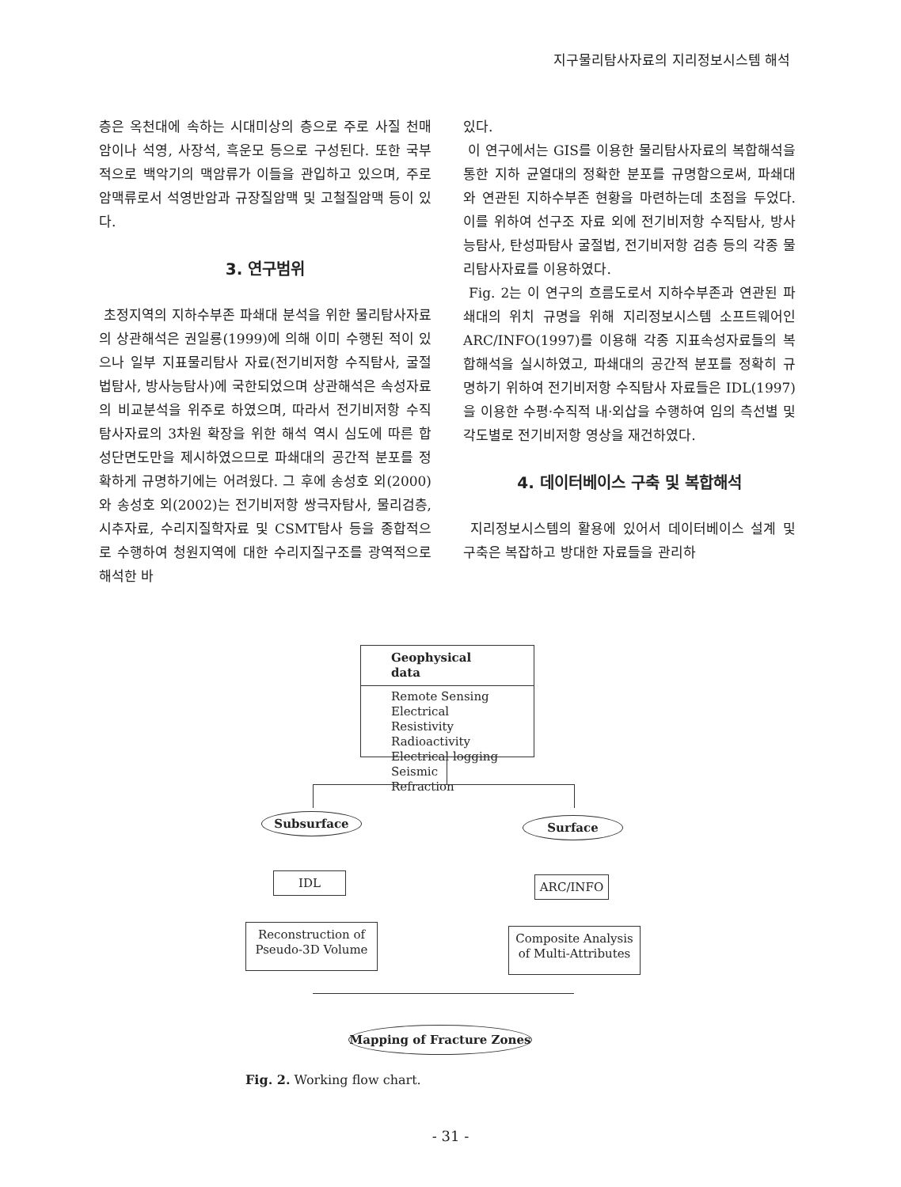지구물리탐사자료의 지리정보시스템 해석
층은 옥천대에 속하는 시대미상의 층으로 주로 사질 천매암이나 석영, 사장석, 흑운모 등으로 구성된다. 또한 국부적으로 백악기의 맥암류가 이들을 관입하고 있으며, 주로 암맥류로서 석영반암과 규장질암맥 및 고철질암맥 등이 있다.
3. 연구범위
초정지역의 지하수부존 파쇄대 분석을 위한 물리탐사자료의 상관해석은 권일룡(1999)에 의해 이미 수행된 적이 있으나 일부 지표물리탐사 자료(전기비저항 수직탐사, 굴절법탐사, 방사능탐사)에 국한되었으며 상관해석은 속성자료의 비교분석을 위주로 하였으며, 따라서 전기비저항 수직탐사자료의 3차원 확장을 위한 해석 역시 심도에 따른 합성단면도만을 제시하였으므로 파쇄대의 공간적 분포를 정확하게 규명하기에는 어려웠다. 그 후에 송성호 외(2000)와 송성호 외(2002)는 전기비저항 쌍극자탐사, 물리검층, 시추자료, 수리지질학자료 및 CSMT탐사 등을 종합적으로 수행하여 청원지역에 대한 수리지질구조를 광역적으로 해석한 바
있다.
이 연구에서는 GIS를 이용한 물리탐사자료의 복합해석을 통한 지하 균열대의 정확한 분포를 규명함으로써, 파쇄대와 연관된 지하수부존 현황을 마련하는데 초점을 두었다. 이를 위하여 선구조 자료 외에 전기비저항 수직탐사, 방사능탐사, 탄성파탐사 굴절법, 전기비저항 검층 등의 각종 물리탐사자료를 이용하였다.
Fig. 2는 이 연구의 흐름도로서 지하수부존과 연관된 파쇄대의 위치 규명을 위해 지리정보시스템 소프트웨어인 ARC/INFO(1997)를 이용해 각종 지표속성자료들의 복합해석을 실시하였고, 파쇄대의 공간적 분포를 정확히 규명하기 위하여 전기비저항 수직탐사 자료들은 IDL(1997)을 이용한 수평·수직적 내·외삽을 수행하여 임의 측선별 및 각도별로 전기비저항 영상을 재건하였다.
4. 데이터베이스 구축 및 복합해석
지리정보시스템의 활용에 있어서 데이터베이스 설계 및 구축은 복잡하고 방대한 자료들을 관리하
Geophysical data
Remote Sensing
Electrical Resistivity
Radioactivity
Electrical logging
Seismic Refraction
Subsurface Surface
IDL ARC/INFO
Reconstruction of
Pseudo-3D Volume
Composite Analysis
of Multi-Attributes
Mapping of Fracture Zones
Fig. 2. Working flow chart.
- 31 -